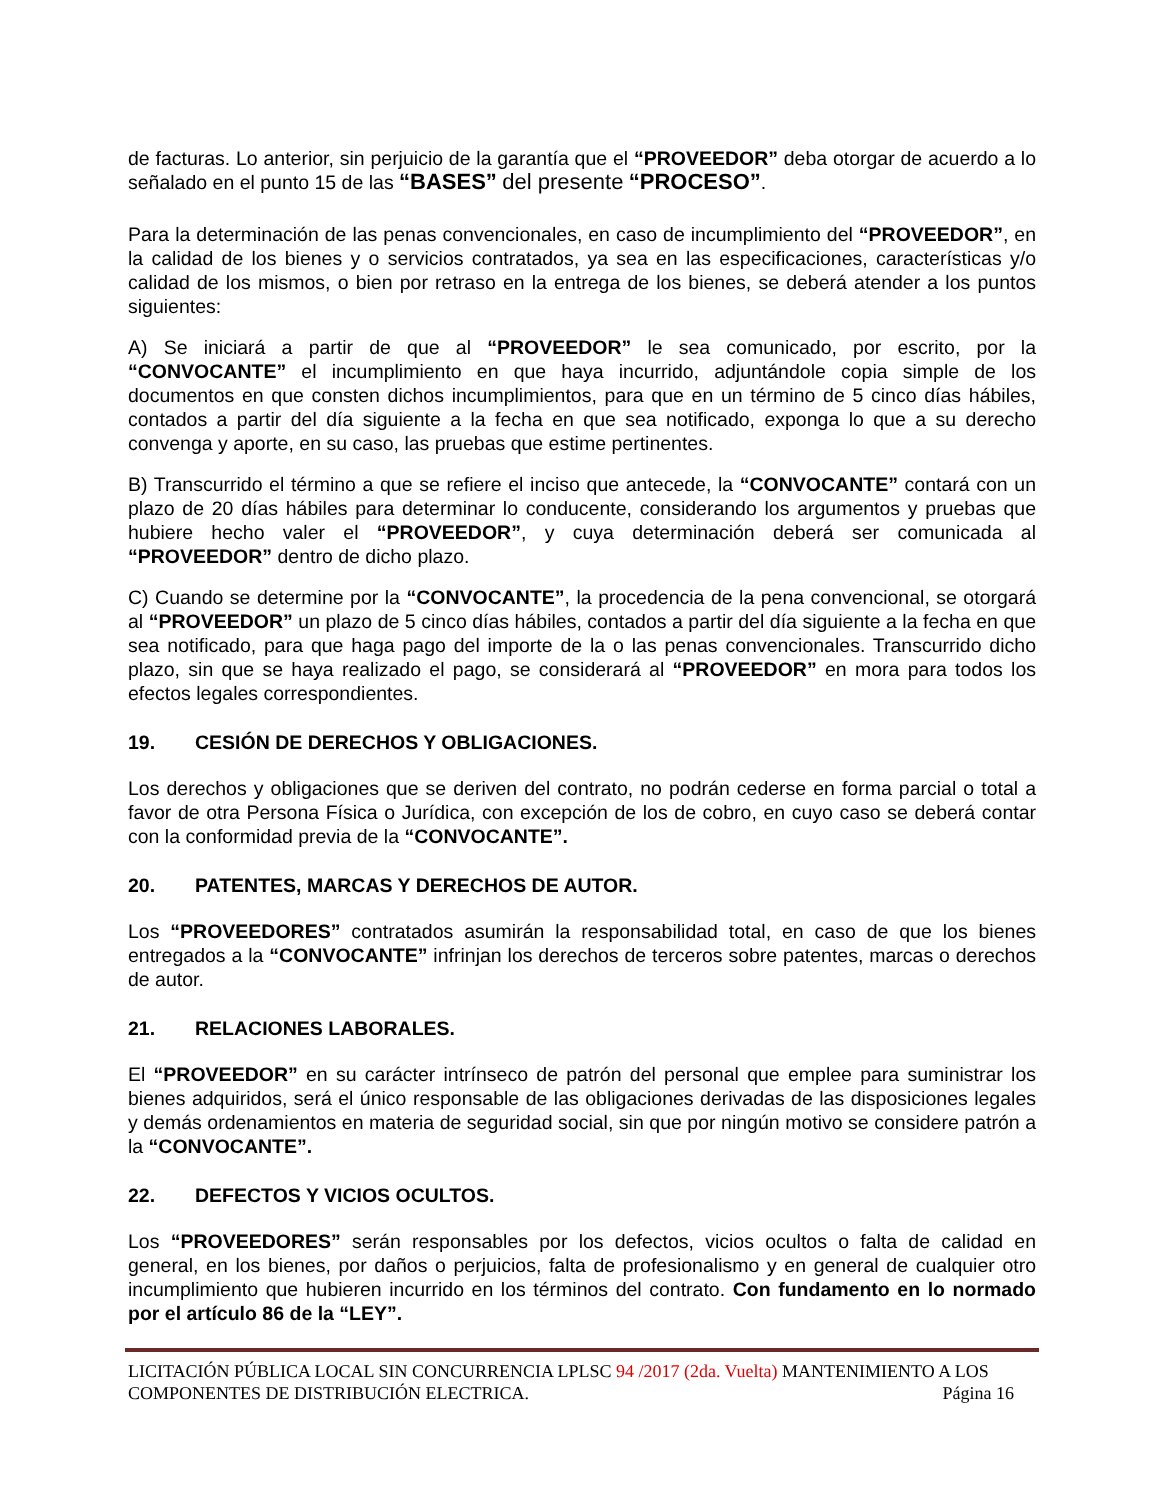de facturas. Lo anterior, sin perjuicio de la garantía que el “PROVEEDOR” deba otorgar de acuerdo a lo señalado en el punto 15 de las “BASES” del presente “PROCESO”.
Para la determinación de las penas convencionales, en caso de incumplimiento del “PROVEEDOR”, en la calidad de los bienes y o servicios contratados, ya sea en las especificaciones, características y/o calidad de los mismos, o bien por retraso en la entrega de los bienes, se deberá atender a los puntos siguientes:
A) Se iniciará a partir de que al “PROVEEDOR” le sea comunicado, por escrito, por la “CONVOCANTE” el incumplimiento en que haya incurrido, adjuntándole copia simple de los documentos en que consten dichos incumplimientos, para que en un término de 5 cinco días hábiles, contados a partir del día siguiente a la fecha en que sea notificado, exponga lo que a su derecho convenga y aporte, en su caso, las pruebas que estime pertinentes.
B) Transcurrido el término a que se refiere el inciso que antecede, la “CONVOCANTE” contará con un plazo de 20 días hábiles para determinar lo conducente, considerando los argumentos y pruebas que hubiere hecho valer el “PROVEEDOR”, y cuya determinación deberá ser comunicada al “PROVEEDOR” dentro de dicho plazo.
C) Cuando se determine por la “CONVOCANTE”, la procedencia de la pena convencional, se otorgará al “PROVEEDOR” un plazo de 5 cinco días hábiles, contados a partir del día siguiente a la fecha en que sea notificado, para que haga pago del importe de la o las penas convencionales. Transcurrido dicho plazo, sin que se haya realizado el pago, se considerará al “PROVEEDOR” en mora para todos los efectos legales correspondientes.
19. CESIÓN DE DERECHOS Y OBLIGACIONES.
Los derechos y obligaciones que se deriven del contrato, no podrán cederse en forma parcial o total a favor de otra Persona Física o Jurídica, con excepción de los de cobro, en cuyo caso se deberá contar con la conformidad previa de la “CONVOCANTE”.
20. PATENTES, MARCAS Y DERECHOS DE AUTOR.
Los “PROVEEDORES” contratados asumirán la responsabilidad total, en caso de que los bienes entregados a la “CONVOCANTE” infrinjan los derechos de terceros sobre patentes, marcas o derechos de autor.
21. RELACIONES LABORALES.
El “PROVEEDOR” en su carácter intrínseco de patrón del personal que emplee para suministrar los bienes adquiridos, será el único responsable de las obligaciones derivadas de las disposiciones legales y demás ordenamientos en materia de seguridad social, sin que por ningún motivo se considere patrón a la “CONVOCANTE”.
22. DEFECTOS Y VICIOS OCULTOS.
Los “PROVEEDORES” serán responsables por los defectos, vicios ocultos o falta de calidad en general, en los bienes, por daños o perjuicios, falta de profesionalismo y en general de cualquier otro incumplimiento que hubieren incurrido en los términos del contrato. Con fundamento en lo normado por el artículo 86 de la “LEY”.
LICITACIÓN PÚBLICA LOCAL SIN CONCURRENCIA LPLSC 94 /2017 (2da. Vuelta) MANTENIMIENTO A LOS COMPONENTES DE DISTRIBUCIÓN ELECTRICA. Página 16